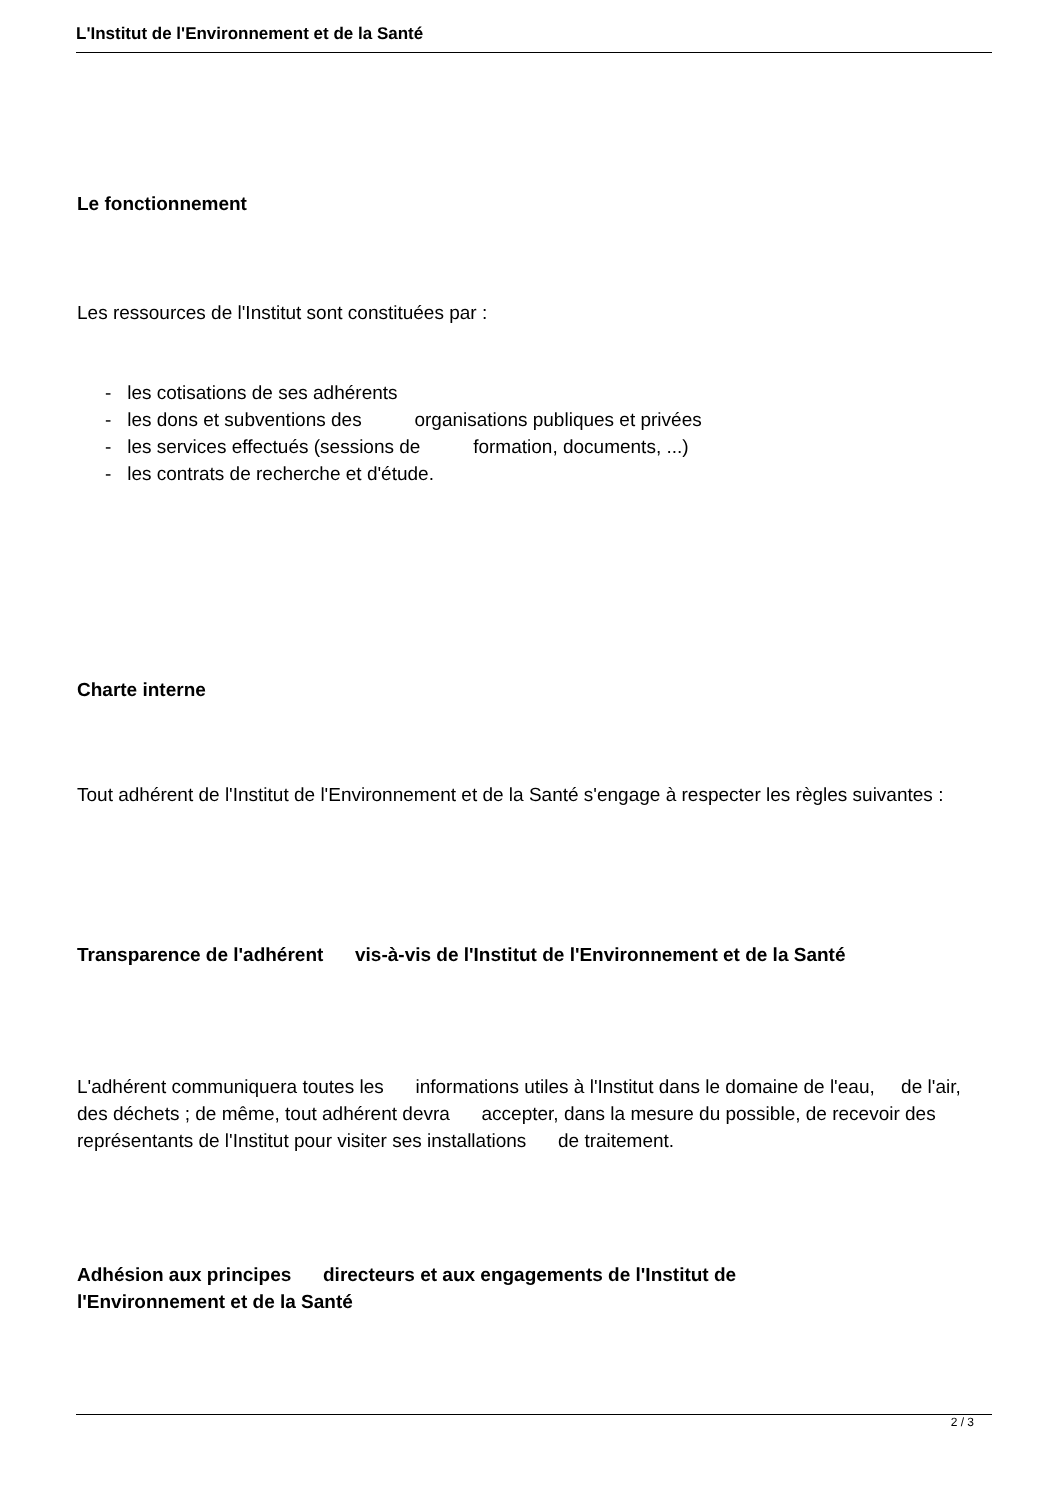L'Institut de l'Environnement et de la Santé
Le fonctionnement
Les ressources de l'Institut sont constituées par :
- les cotisations de ses adhérents
- les dons et subventions des organisations publiques et privées
- les services effectués (sessions de formation, documents, ...)
- les contrats de recherche et d'étude.
Charte interne
Tout adhérent de l'Institut de l'Environnement et de la Santé s'engage à respecter les règles suivantes :
Transparence de l'adhérent vis-à-vis de l'Institut de l'Environnement et de la Santé
L'adhérent communiquera toutes les informations utiles à l'Institut dans le domaine de l'eau, de l'air, des déchets ; de même, tout adhérent devra accepter, dans la mesure du possible, de recevoir des représentants de l'Institut pour visiter ses installations de traitement.
Adhésion aux principes directeurs et aux engagements de l'Institut de
l'Environnement et de la Santé
2 / 3